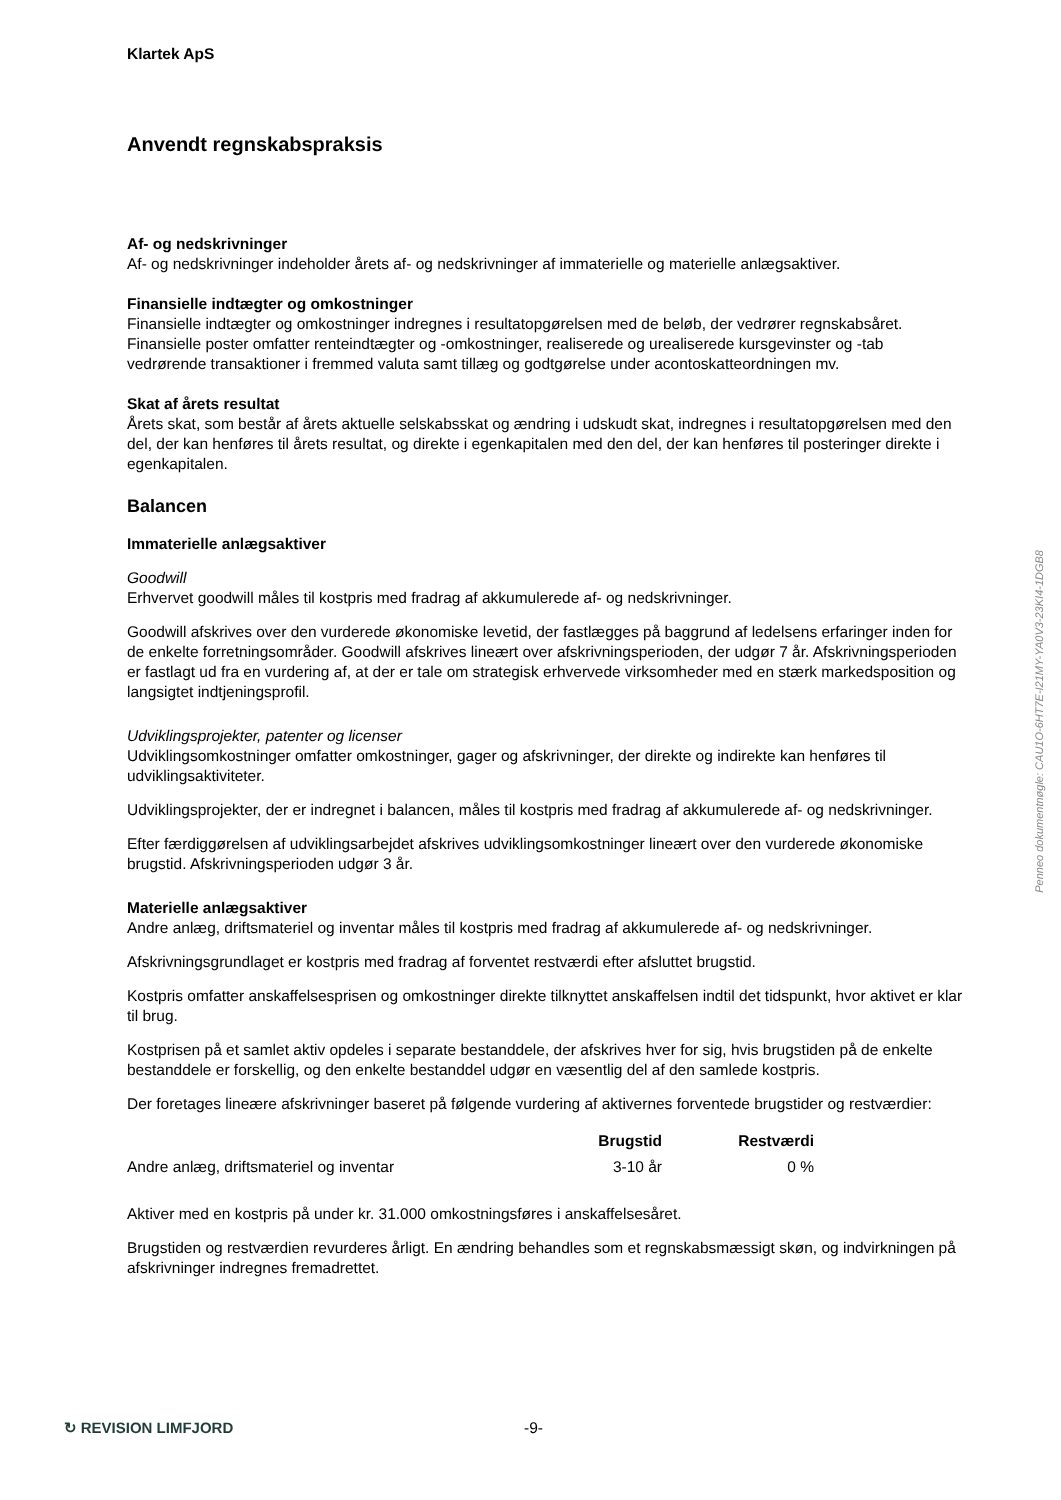Klartek ApS
Anvendt regnskabspraksis
Af- og nedskrivninger
Af- og nedskrivninger indeholder årets af- og nedskrivninger af immaterielle og materielle anlægsaktiver.
Finansielle indtægter og omkostninger
Finansielle indtægter og omkostninger indregnes i resultatopgørelsen med de beløb, der vedrører regnskabsåret. Finansielle poster omfatter renteindtægter og -omkostninger, realiserede og urealiserede kursgevinster og -tab vedrørende transaktioner i fremmed valuta samt tillæg og godtgørelse under acontoskatteordningen mv.
Skat af årets resultat
Årets skat, som består af årets aktuelle selskabsskat og ændring i udskudt skat, indregnes i resultatopgørelsen med den del, der kan henføres til årets resultat, og direkte i egenkapitalen med den del, der kan henføres til posteringer direkte i egenkapitalen.
Balancen
Immaterielle anlægsaktiver
Goodwill
Erhvervet goodwill måles til kostpris med fradrag af akkumulerede af- og nedskrivninger.
Goodwill afskrives over den vurderede økonomiske levetid, der fastlægges på baggrund af ledelsens erfaringer inden for de enkelte forretningsområder. Goodwill afskrives lineært over afskrivningsperioden, der udgør 7 år. Afskrivningsperioden er fastlagt ud fra en vurdering af, at der er tale om strategisk erhvervede virksomheder med en stærk markedsposition og langsigtet indtjeningsprofil.
Udviklingsprojekter, patenter og licenser
Udviklingsomkostninger omfatter omkostninger, gager og afskrivninger, der direkte og indirekte kan henføres til udviklingsaktiviteter.
Udviklingsprojekter, der er indregnet i balancen, måles til kostpris med fradrag af akkumulerede af- og nedskrivninger.
Efter færdiggørelsen af udviklingsarbejdet afskrives udviklingsomkostninger lineært over den vurderede økonomiske brugstid. Afskrivningsperioden udgør 3 år.
Materielle anlægsaktiver
Andre anlæg, driftsmateriel og inventar måles til kostpris med fradrag af akkumulerede af- og nedskrivninger.
Afskrivningsgrundlaget er kostpris med fradrag af forventet restværdi efter afsluttet brugstid.
Kostpris omfatter anskaffelsesprisen og omkostninger direkte tilknyttet anskaffelsen indtil det tidspunkt, hvor aktivet er klar til brug.
Kostprisen på et samlet aktiv opdeles i separate bestanddele, der afskrives hver for sig, hvis brugstiden på de enkelte bestanddele er forskellig, og den enkelte bestanddel udgør en væsentlig del af den samlede kostpris.
Der foretages lineære afskrivninger baseret på følgende vurdering af aktivernes forventede brugstider og restværdier:
| | Brugstid | Restværdi |
| --- | --- | --- |
| Andre anlæg, driftsmateriel og inventar | 3-10 år | 0 % |
Aktiver med en kostpris på under kr. 31.000 omkostningsføres i anskaffelsesåret.
Brugstiden og restværdien revurderes årligt. En ændring behandles som et regnskabsmæssigt skøn, og indvirkningen på afskrivninger indregnes fremadrettet.
Penneo dokumentnøgle: CAU1O-6HT7E-I21MY-YA0V3-23KI4-1DGB8
↻ REVISION LIMFJORD -9-